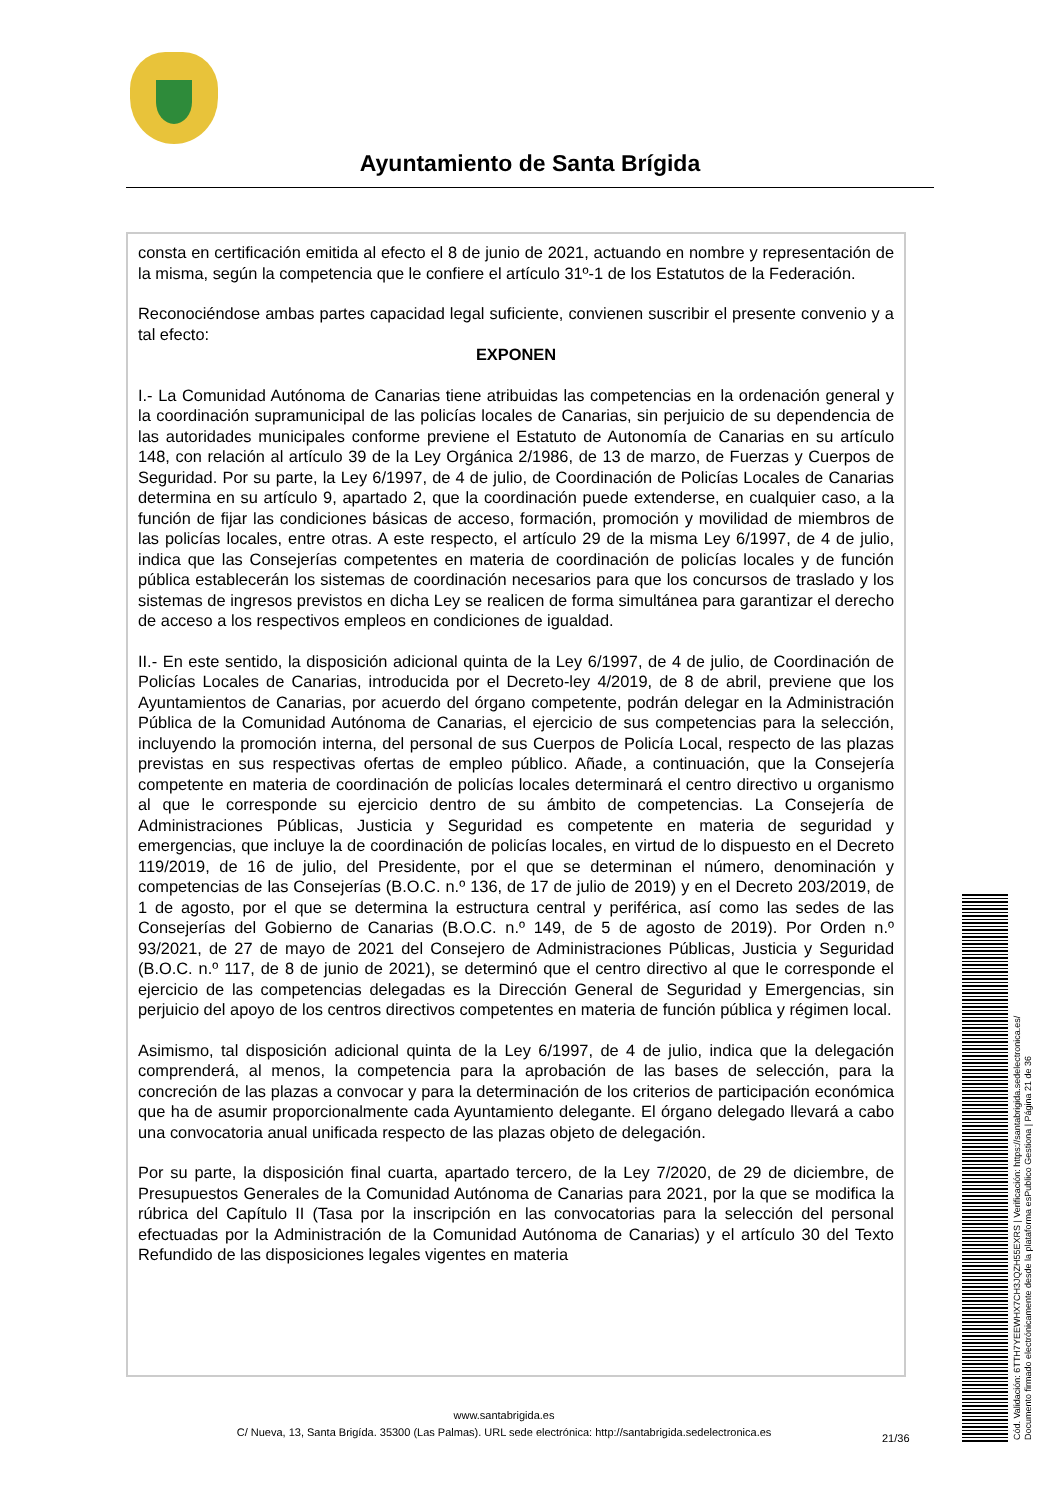Ayuntamiento de Santa Brígida
consta en certificación emitida al efecto el 8 de junio de 2021, actuando en nombre y representación de la misma, según la competencia que le confiere el artículo 31º-1 de los Estatutos de la Federación.
Reconociéndose ambas partes capacidad legal suficiente, convienen suscribir el presente convenio y a tal efecto:
EXPONEN
I.- La Comunidad Autónoma de Canarias tiene atribuidas las competencias en la ordenación general y la coordinación supramunicipal de las policías locales de Canarias, sin perjuicio de su dependencia de las autoridades municipales conforme previene el Estatuto de Autonomía de Canarias en su artículo 148, con relación al artículo 39 de la Ley Orgánica 2/1986, de 13 de marzo, de Fuerzas y Cuerpos de Seguridad. Por su parte, la Ley 6/1997, de 4 de julio, de Coordinación de Policías Locales de Canarias determina en su artículo 9, apartado 2, que la coordinación puede extenderse, en cualquier caso, a la función de fijar las condiciones básicas de acceso, formación, promoción y movilidad de miembros de las policías locales, entre otras. A este respecto, el artículo 29 de la misma Ley 6/1997, de 4 de julio, indica que las Consejerías competentes en materia de coordinación de policías locales y de función pública establecerán los sistemas de coordinación necesarios para que los concursos de traslado y los sistemas de ingresos previstos en dicha Ley se realicen de forma simultánea para garantizar el derecho de acceso a los respectivos empleos en condiciones de igualdad.
II.- En este sentido, la disposición adicional quinta de la Ley 6/1997, de 4 de julio, de Coordinación de Policías Locales de Canarias, introducida por el Decreto-ley 4/2019, de 8 de abril, previene que los Ayuntamientos de Canarias, por acuerdo del órgano competente, podrán delegar en la Administración Pública de la Comunidad Autónoma de Canarias, el ejercicio de sus competencias para la selección, incluyendo la promoción interna, del personal de sus Cuerpos de Policía Local, respecto de las plazas previstas en sus respectivas ofertas de empleo público. Añade, a continuación, que la Consejería competente en materia de coordinación de policías locales determinará el centro directivo u organismo al que le corresponde su ejercicio dentro de su ámbito de competencias. La Consejería de Administraciones Públicas, Justicia y Seguridad es competente en materia de seguridad y emergencias, que incluye la de coordinación de policías locales, en virtud de lo dispuesto en el Decreto 119/2019, de 16 de julio, del Presidente, por el que se determinan el número, denominación y competencias de las Consejerías (B.O.C. n.º 136, de 17 de julio de 2019) y en el Decreto 203/2019, de 1 de agosto, por el que se determina la estructura central y periférica, así como las sedes de las Consejerías del Gobierno de Canarias (B.O.C. n.º 149, de 5 de agosto de 2019). Por Orden n.º 93/2021, de 27 de mayo de 2021 del Consejero de Administraciones Públicas, Justicia y Seguridad (B.O.C. n.º 117, de 8 de junio de 2021), se determinó que el centro directivo al que le corresponde el ejercicio de las competencias delegadas es la Dirección General de Seguridad y Emergencias, sin perjuicio del apoyo de los centros directivos competentes en materia de función pública y régimen local.
Asimismo, tal disposición adicional quinta de la Ley 6/1997, de 4 de julio, indica que la delegación comprenderá, al menos, la competencia para la aprobación de las bases de selección, para la concreción de las plazas a convocar y para la determinación de los criterios de participación económica que ha de asumir proporcionalmente cada Ayuntamiento delegante. El órgano delegado llevará a cabo una convocatoria anual unificada respecto de las plazas objeto de delegación.
Por su parte, la disposición final cuarta, apartado tercero, de la Ley 7/2020, de 29 de diciembre, de Presupuestos Generales de la Comunidad Autónoma de Canarias para 2021, por la que se modifica la rúbrica del Capítulo II (Tasa por la inscripción en las convocatorias para la selección del personal efectuadas por la Administración de la Comunidad Autónoma de Canarias) y el artículo 30 del Texto Refundido de las disposiciones legales vigentes en materia
www.santabrigida.es
C/ Nueva, 13, Santa Brigída. 35300 (Las Palmas). URL sede electrónica: http://santabrigida.sedelectronica.es
21/36
Cód. Validación: 6TTH7YEEWHX7CH3JQZH55EXRS | Verificación: https://santabrigida.sedelectronica.es/
Documento firmado electrónicamente desde la plataforma esPublico Gestiona | Página 21 de 36